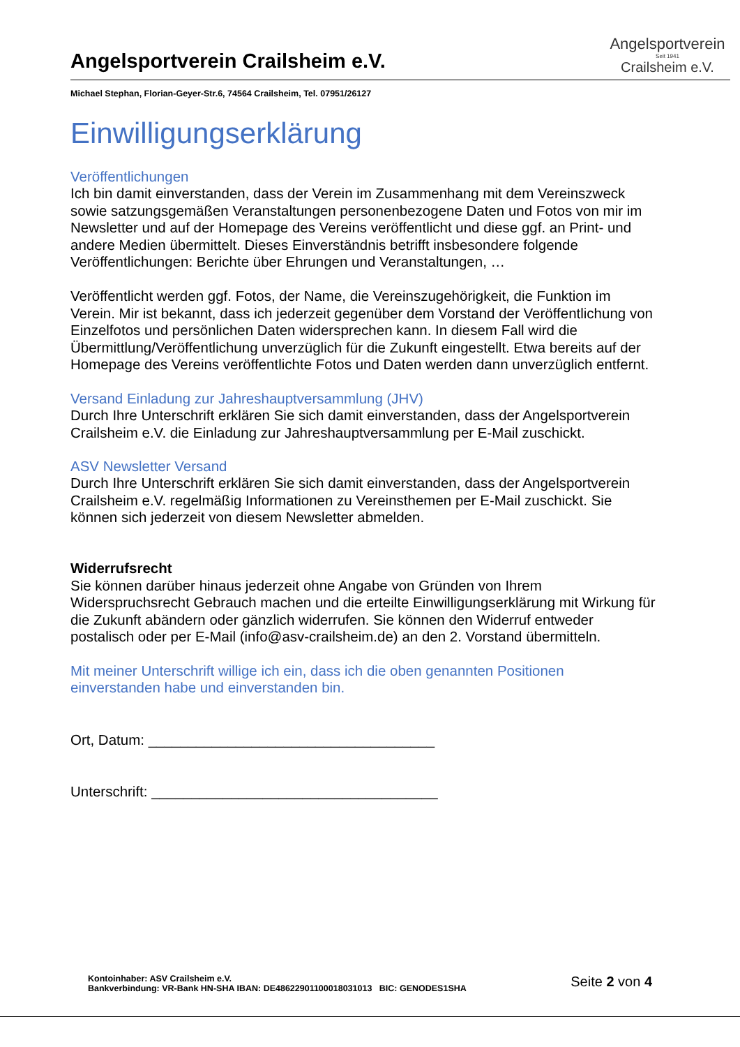Angelsportverein Crailsheim e.V.
Angelsportverein
Seit 1941
Crailsheim e.V.
Michael Stephan, Florian-Geyer-Str.6, 74564 Crailsheim, Tel. 07951/26127
Einwilligungserklärung
Veröffentlichungen
Ich bin damit einverstanden, dass der Verein im Zusammenhang mit dem Vereinszweck sowie satzungsgemäßen Veranstaltungen personenbezogene Daten und Fotos von mir im Newsletter und auf der Homepage des Vereins veröffentlicht und diese ggf. an Print- und andere Medien übermittelt. Dieses Einverständnis betrifft insbesondere folgende Veröffentlichungen: Berichte über Ehrungen und Veranstaltungen, …
Veröffentlicht werden ggf. Fotos, der Name, die Vereinszugehörigkeit, die Funktion im Verein. Mir ist bekannt, dass ich jederzeit gegenüber dem Vorstand der Veröffentlichung von Einzelfotos und persönlichen Daten widersprechen kann. In diesem Fall wird die Übermittlung/Veröffentlichung unverzüglich für die Zukunft eingestellt. Etwa bereits auf der Homepage des Vereins veröffentlichte Fotos und Daten werden dann unverzüglich entfernt.
Versand Einladung zur Jahreshauptversammlung (JHV)
Durch Ihre Unterschrift erklären Sie sich damit einverstanden, dass der Angelsportverein Crailsheim e.V. die Einladung zur Jahreshauptversammlung per E-Mail zuschickt.
ASV Newsletter Versand
Durch Ihre Unterschrift erklären Sie sich damit einverstanden, dass der Angelsportverein Crailsheim e.V. regelmäßig Informationen zu Vereinsthemen per E-Mail zuschickt. Sie können sich jederzeit von diesem Newsletter abmelden.
Widerrufsrecht
Sie können darüber hinaus jederzeit ohne Angabe von Gründen von Ihrem Widerspruchsrecht Gebrauch machen und die erteilte Einwilligungserklärung mit Wirkung für die Zukunft abändern oder gänzlich widerrufen. Sie können den Widerruf entweder postalisch oder per E-Mail (info@asv-crailsheim.de) an den 2. Vorstand übermitteln.
Mit meiner Unterschrift willige ich ein, dass ich die oben genannten Positionen einverstanden habe und einverstanden bin.
Ort, Datum: ____________________________________
Unterschrift: ____________________________________
Kontoinhaber: ASV Crailsheim e.V.
Bankverbindung: VR-Bank HN-SHA IBAN: DE48622901100018031013 BIC: GENODES1SHA
Seite 2 von 4